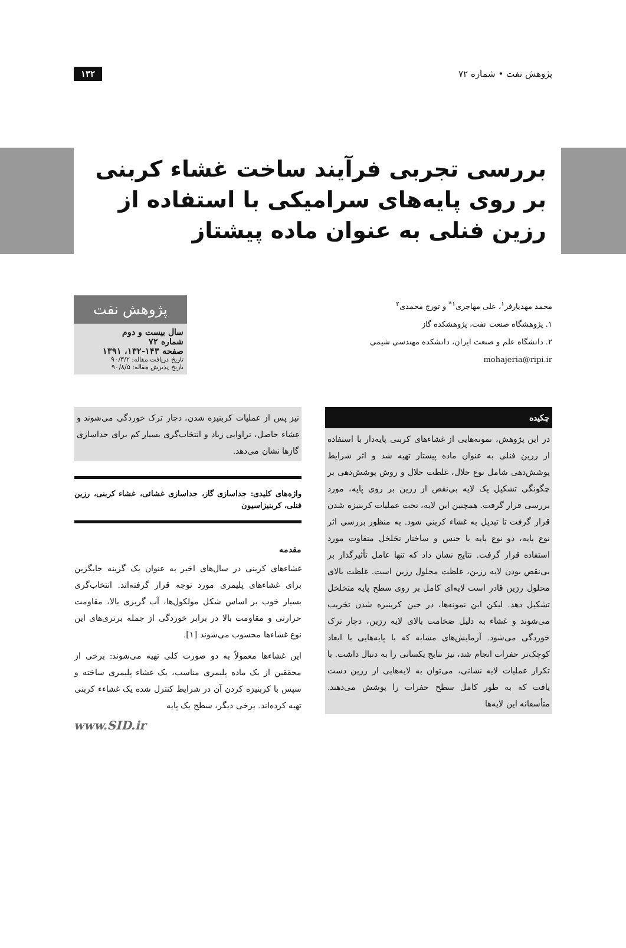پژوهش نفت • شماره ۷۲ ۱۳۲
بررسی تجربی فرآیند ساخت غشاء کربنی بر روی پایه‌های سرامیکی با استفاده از رزین فنلی به عنوان ماده پیشتاز
محمد مهدیارفر<sup>۱</sup>، علی مهاجری<sup>۱*</sup> و تورج محمدی<sup>۲</sup>
۱. پژوهشگاه صنعت نفت، پژوهشکده گاز
۲. دانشگاه علم و صنعت ایران، دانشکده مهندسی شیمی
mohajeria@ripi.ir
پژوهش نفت
سال بیست و دوم
شماره ۷۲
صفحه ۱۴۳-۱۳۲، ۱۳۹۱
تاریخ دریافت مقاله: ۹۰/۳/۲
تاریخ پذیرش مقاله: ۹۰/۸/۵
چکیده
در این پژوهش، نمونه‌هایی از غشاءهای کربنی پایه‌دار با استفاده از رزین فنلی به عنوان ماده پیشتاز تهیه شد و اثر شرایط پوشش‌دهی شامل نوع حلال، غلظت حلال و روش پوشش‌دهی بر چگونگی تشکیل یک لایه بی‌نقص از رزین بر روی پایه، مورد بررسی قرار گرفت. همچنین این لایه، تحت عملیات کربنیزه شدن قرار گرفت تا تبدیل به غشاء کربنی شود. به منظور بررسی اثر نوع پایه، دو نوع پایه با جنس و ساختار تخلخل متفاوت مورد استفاده قرار گرفت. نتایج نشان داد که تنها عامل تأثیرگذار بر بی‌نقص بودن لایه رزین، غلظت محلول رزین است. غلظت بالای محلول رزین قادر است لایه‌ای کامل بر روی سطح پایه متخلخل تشکیل دهد. لیکن این نمونه‌ها، در حین کربنیزه شدن تخریب می‌شوند و غشاء به دلیل ضخامت بالای لایه رزین، دچار ترک خوردگی می‌شود. آزمایش‌های مشابه که با پایه‌هایی با ابعاد کوچک‌تر حفرات انجام شد، نیز نتایج یکسانی را به دنبال داشت. با تکرار عملیات لایه نشانی، می‌توان به لایه‌هایی از رزین دست یافت که به طور کامل سطح حفرات را پوشش می‌دهند. متأسفانه این لایه‌ها
نیز پس از عملیات کربنیزه شدن، دچار ترک خوردگی می‌شوند و غشاء حاصل، تراوایی زیاد و انتخاب‌گری بسیار کم برای جداسازی گازها نشان می‌دهد.
واژه‌های کلیدی: جداسازی گاز، جداسازی غشائی، غشاء کربنی، رزین فنلی، کربنیزاسیون
مقدمه
غشاءهای کربنی در سال‌های اخیر به عنوان یک گزینه جایگزین برای غشاءهای پلیمری مورد توجه قرار گرفته‌اند. انتخاب‌گری بسیار خوب بر اساس شکل مولکول‌ها، آب گریزی بالا، مقاومت حرارتی و مقاومت بالا در برابر خوردگی از جمله برتری‌های این نوع غشاءها محسوب می‌شوند [۱].
این غشاءها معمولاً به دو صورت کلی تهیه می‌شوند: برخی از محققین از یک ماده پلیمری مناسب، یک غشاء پلیمری ساخته و سپس با کربنیزه کردن آن در شرایط کنترل شده یک غشاءء کربنی تهیه کرده‌اند. برخی دیگر، سطح یک پایه
www.SID.ir